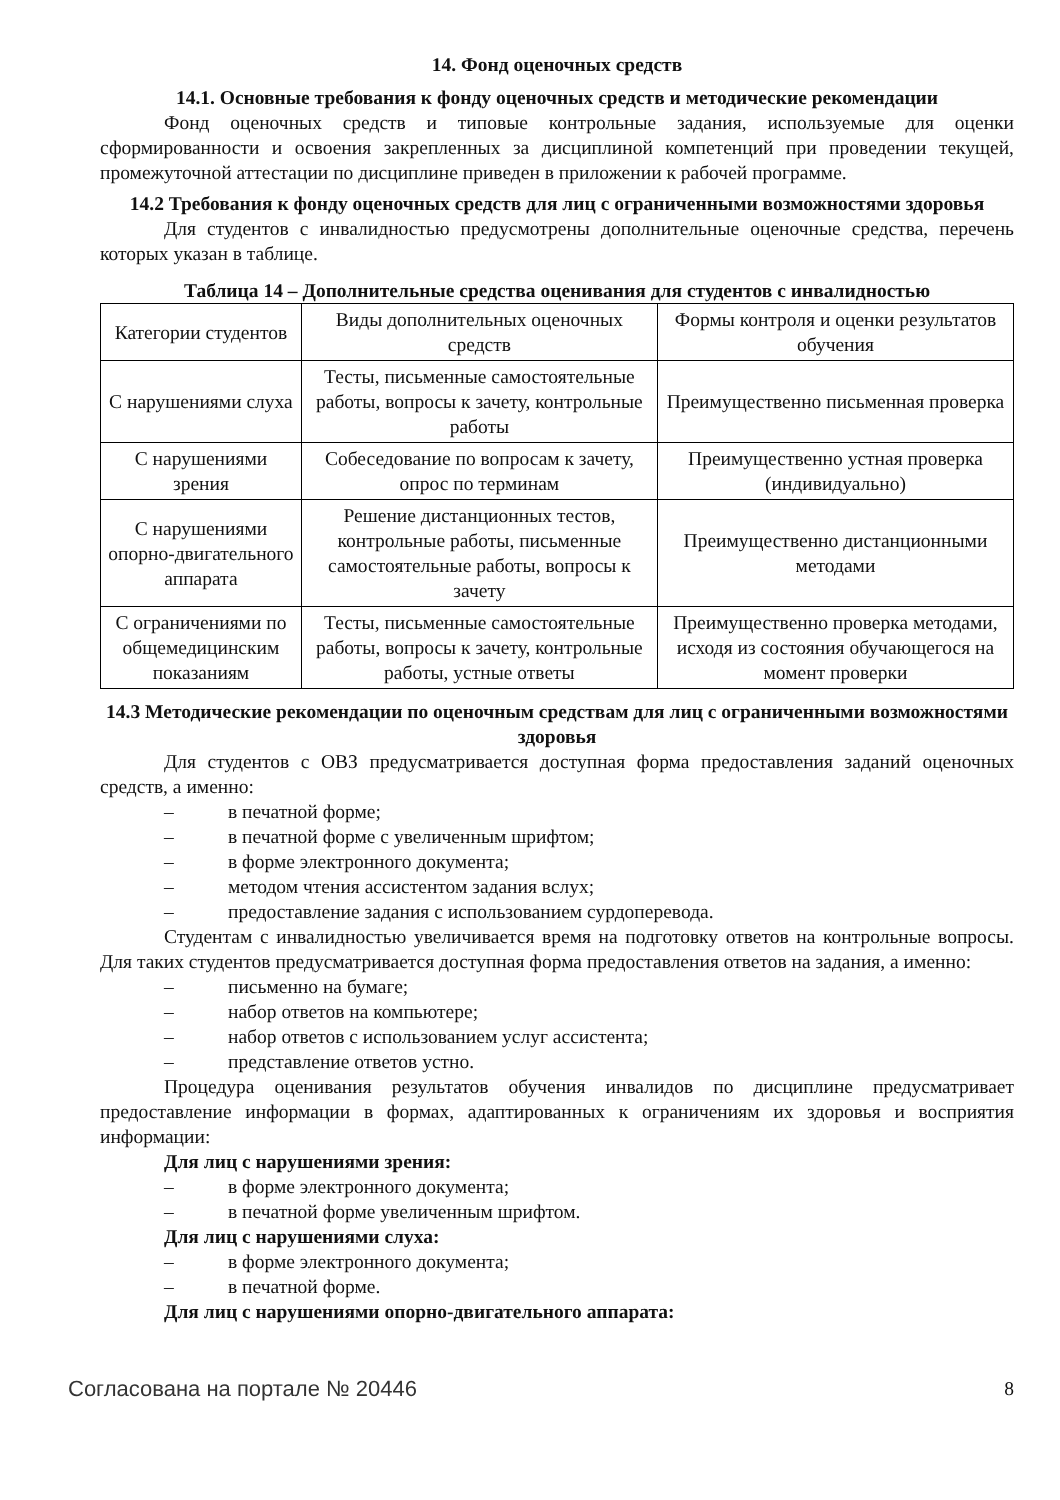14. Фонд оценочных средств
14.1. Основные требования к фонду оценочных средств и методические рекомендации
Фонд оценочных средств и типовые контрольные задания, используемые для оценки сформированности и освоения закрепленных за дисциплиной компетенций при проведении текущей, промежуточной аттестации по дисциплине приведен в приложении к рабочей программе.
14.2 Требования к фонду оценочных средств для лиц с ограниченными возможностями здоровья
Для студентов с инвалидностью предусмотрены дополнительные оценочные средства, перечень которых указан в таблице.
Таблица 14 – Дополнительные средства оценивания для студентов с инвалидностью
| Категории студентов | Виды дополнительных оценочных средств | Формы контроля и оценки результатов обучения |
| С нарушениями слуха | Тесты, письменные самостоятельные работы, вопросы к зачету, контрольные работы | Преимущественно письменная проверка |
| С нарушениями зрения | Собеседование по вопросам к зачету, опрос по терминам | Преимущественно устная проверка (индивидуально) |
| С нарушениями опорно-двигательного аппарата | Решение дистанционных тестов, контрольные работы, письменные самостоятельные работы, вопросы к зачету | Преимущественно дистанционными методами |
| С ограничениями по общемедицинским показаниям | Тесты, письменные самостоятельные работы, вопросы к зачету, контрольные работы, устные ответы | Преимущественно проверка методами, исходя из состояния обучающегося на момент проверки |
14.3 Методические рекомендации по оценочным средствам для лиц с ограниченными возможностями здоровья
Для студентов с ОВЗ предусматривается доступная форма предоставления заданий оценочных средств, а именно:
– в печатной форме;
– в печатной форме с увеличенным шрифтом;
– в форме электронного документа;
– методом чтения ассистентом задания вслух;
– предоставление задания с использованием сурдоперевода.
Студентам с инвалидностью увеличивается время на подготовку ответов на контрольные вопросы. Для таких студентов предусматривается доступная форма предоставления ответов на задания, а именно:
– письменно на бумаге;
– набор ответов на компьютере;
– набор ответов с использованием услуг ассистента;
– представление ответов устно.
Процедура оценивания результатов обучения инвалидов по дисциплине предусматривает предоставление информации в формах, адаптированных к ограничениям их здоровья и восприятия информации:
Для лиц с нарушениями зрения:
– в форме электронного документа;
– в печатной форме увеличенным шрифтом.
Для лиц с нарушениями слуха:
– в форме электронного документа;
– в печатной форме.
Для лиц с нарушениями опорно-двигательного аппарата:
Согласована на портале № 20446 8